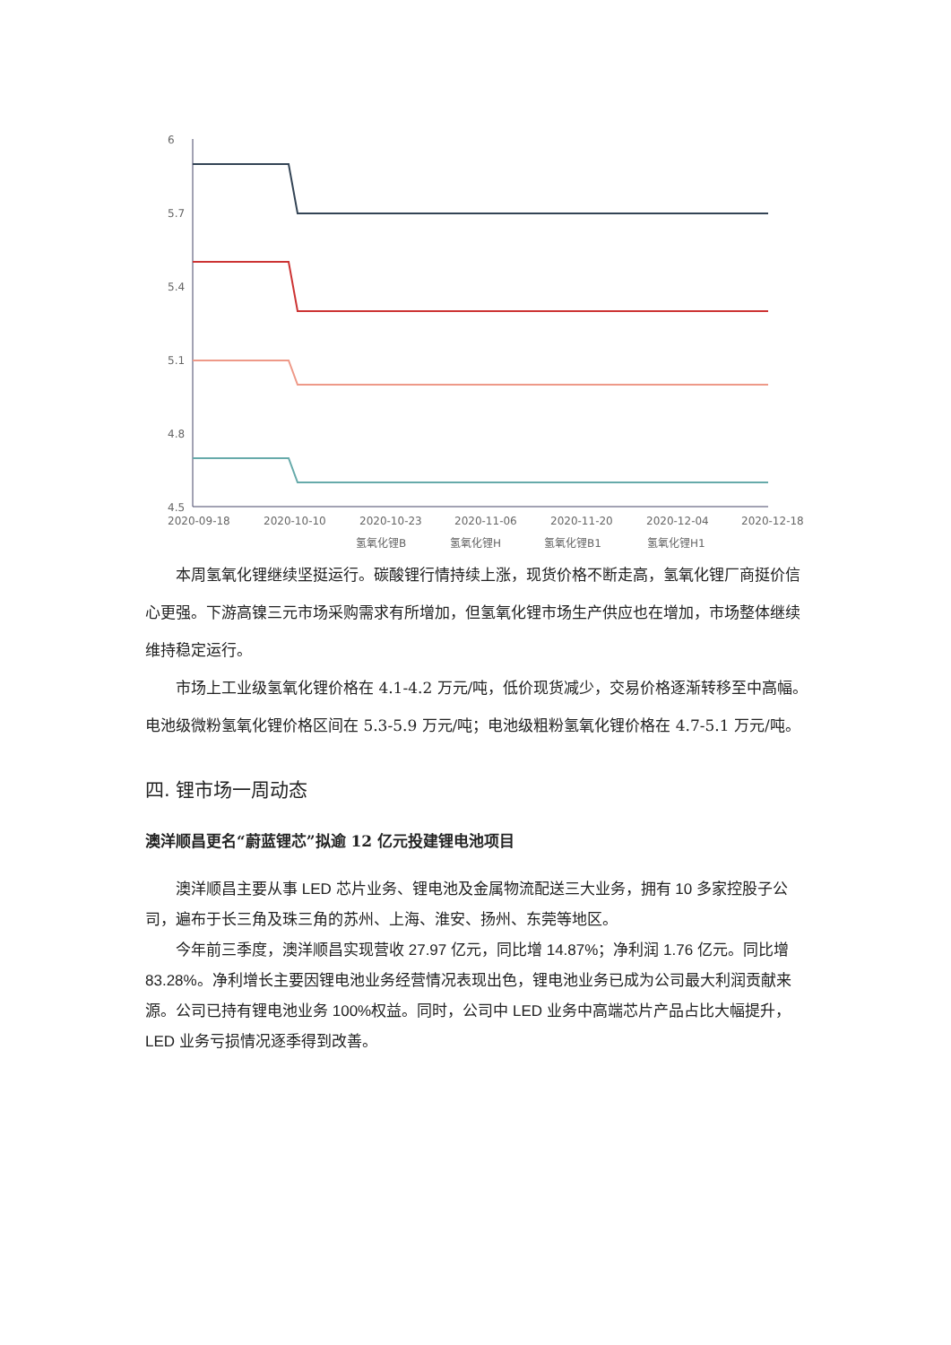6
5.7
5.4
5.1
4.8
4.5
2020-09-18
2020-10-10
2020-10-23
2020-11-06
2020-11-20
2020-12-04
2020-12-18
氢氧化锂B
氢氧化锂H
氢氧化锂B1
氢氧化锂H1
本周氢氧化锂继续坚挺运行。碳酸锂行情持续上涨，现货价格不断走高，氢氧化锂厂商挺价信心更强。下游高镍三元市场采购需求有所增加，但氢氧化锂市场生产供应也在增加，市场整体继续维持稳定运行。
市场上工业级氢氧化锂价格在 4.1-4.2 万元/吨，低价现货减少，交易价格逐渐转移至中高幅。电池级微粉氢氧化锂价格区间在 5.3-5.9 万元/吨；电池级粗粉氢氧化锂价格在 4.7-5.1 万元/吨。
四. 锂市场一周动态
澳洋顺昌更名“蔚蓝锂芯”拟逾 12 亿元投建锂电池项目
澳洋顺昌主要从事 LED 芯片业务、锂电池及金属物流配送三大业务，拥有 10 多家控股子公司，遍布于长三角及珠三角的苏州、上海、淮安、扬州、东莞等地区。
今年前三季度，澳洋顺昌实现营收 27.97 亿元，同比增 14.87%；净利润 1.76 亿元。同比增 83.28%。净利增长主要因锂电池业务经营情况表现出色，锂电池业务已成为公司最大利润贡献来源。公司已持有锂电池业务 100%权益。同时，公司中 LED 业务中高端芯片产品占比大幅提升，LED 业务亏损情况逐季得到改善。